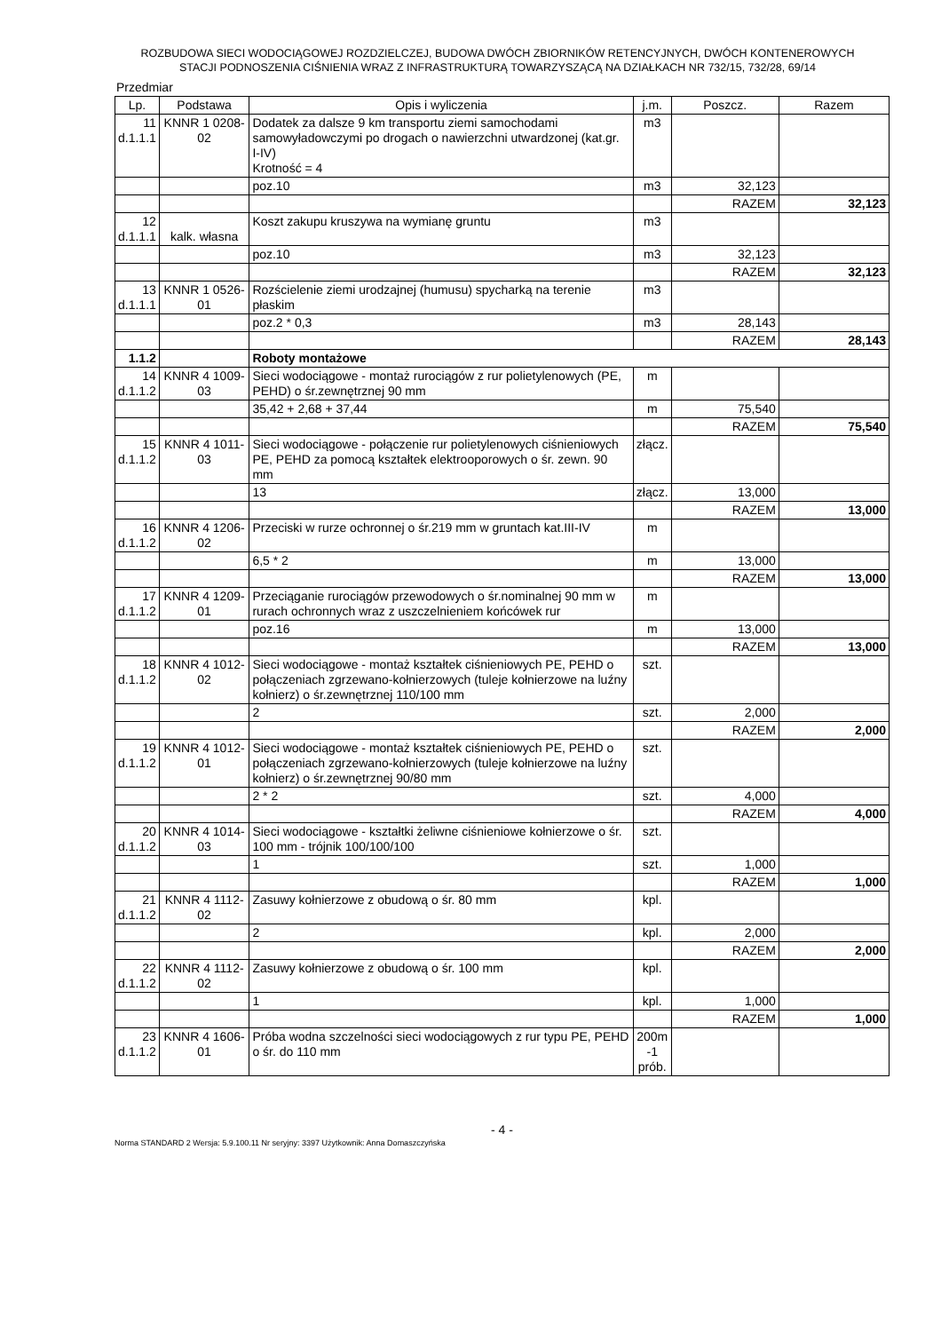ROZBUDOWA SIECI WODOCIĄGOWEJ ROZDZIELCZEJ, BUDOWA DWÓCH ZBIORNIKÓW RETENCYJNYCH, DWÓCH KONTENEROWYCH
STACJI PODNOSZENIA CIŚNIENIA WRAZ Z INFRASTRUKTURĄ TOWARZYSZĄCĄ NA DZIAŁKACH NR 732/15, 732/28, 69/14
Przedmiar
| Lp. | Podstawa | Opis i wyliczenia | j.m. | Poszcz. | Razem |
| --- | --- | --- | --- | --- | --- |
| 11 d.1.1.1 | KNNR 1 0208-02 | Dodatek za dalsze 9 km transportu ziemi samochodami samowyładowczymi po drogach o nawierzchni utwardzonej (kat.gr. I-IV) Krotność = 4 | m3 | | |
| | | poz.10 | m3 | 32,123 | |
| | | | | RAZEM | 32,123 |
| 12 d.1.1.1 | kalk. własna | Koszt zakupu kruszywa na wymianę gruntu | m3 | | |
| | | poz.10 | m3 | 32,123 | |
| | | | | RAZEM | 32,123 |
| 13 d.1.1.1 | KNNR 1 0526-01 | Rozścielenie ziemi urodzajnej (humusu) spycharką na terenie płaskim | m3 | | |
| | | poz.2 * 0,3 | m3 | 28,143 | |
| | | | | RAZEM | 28,143 |
| 1.1.2 | | Roboty montażowe | | | |
| 14 d.1.1.2 | KNNR 4 1009-03 | Sieci wodociągowe - montaż rurociągów z rur polietylenowych (PE, PEHD) o śr.zewnętrznej 90 mm | m | | |
| | | 35,42 + 2,68 + 37,44 | m | 75,540 | |
| | | | | RAZEM | 75,540 |
| 15 d.1.1.2 | KNNR 4 1011-03 | Sieci wodociągowe - połączenie rur polietylenowych ciśnieniowych PE, PEHD za pomocą kształtek elektrooporowych o śr. zewn. 90 mm | złącz. | | |
| | | 13 | złącz. | 13,000 | |
| | | | | RAZEM | 13,000 |
| 16 d.1.1.2 | KNNR 4 1206-02 | Przeciski w rurze ochronnej o śr.219 mm w gruntach kat.III-IV | m | | |
| | | 6,5 * 2 | m | 13,000 | |
| | | | | RAZEM | 13,000 |
| 17 d.1.1.2 | KNNR 4 1209-01 | Przeciąganie rurociągów przewodowych o śr.nominalnej 90 mm w rurach ochronnych wraz z uszczelnieniem końcówek rur | m | | |
| | | poz.16 | m | 13,000 | |
| | | | | RAZEM | 13,000 |
| 18 d.1.1.2 | KNNR 4 1012-02 | Sieci wodociągowe - montaż kształtek ciśnieniowych PE, PEHD o połączeniach zgrzewano-kołnierzowych (tuleje kołnierzowe na luźny kołnierz) o śr.zewnętrznej 110/100 mm | szt. | | |
| | | 2 | szt. | 2,000 | |
| | | | | RAZEM | 2,000 |
| 19 d.1.1.2 | KNNR 4 1012-01 | Sieci wodociągowe - montaż kształtek ciśnieniowych PE, PEHD o połączeniach zgrzewano-kołnierzowych (tuleje kołnierzowe na luźny kołnierz) o śr.zewnętrznej 90/80 mm | szt. | | |
| | | 2 * 2 | szt. | 4,000 | |
| | | | | RAZEM | 4,000 |
| 20 d.1.1.2 | KNNR 4 1014-03 | Sieci wodociągowe - kształtki żeliwne ciśnieniowe kołnierzowe o śr. 100 mm - trójnik 100/100/100 | szt. | | |
| | | 1 | szt. | 1,000 | |
| | | | | RAZEM | 1,000 |
| 21 d.1.1.2 | KNNR 4 1112-02 | Zasuwy kołnierzowe z obudową o śr. 80 mm | kpl. | | |
| | | 2 | kpl. | 2,000 | |
| | | | | RAZEM | 2,000 |
| 22 d.1.1.2 | KNNR 4 1112-02 | Zasuwy kołnierzowe z obudową o śr. 100 mm | kpl. | | |
| | | 1 | kpl. | 1,000 | |
| | | | | RAZEM | 1,000 |
| 23 d.1.1.2 | KNNR 4 1606-01 | Próba wodna szczelności sieci wodociągowych z rur typu PE, PEHD o śr. do 110 mm | 200m -1 prób. | | |
- 4 -
Norma STANDARD 2 Wersja: 5.9.100.11 Nr seryjny: 3397 Użytkownik: Anna Domaszczyńska